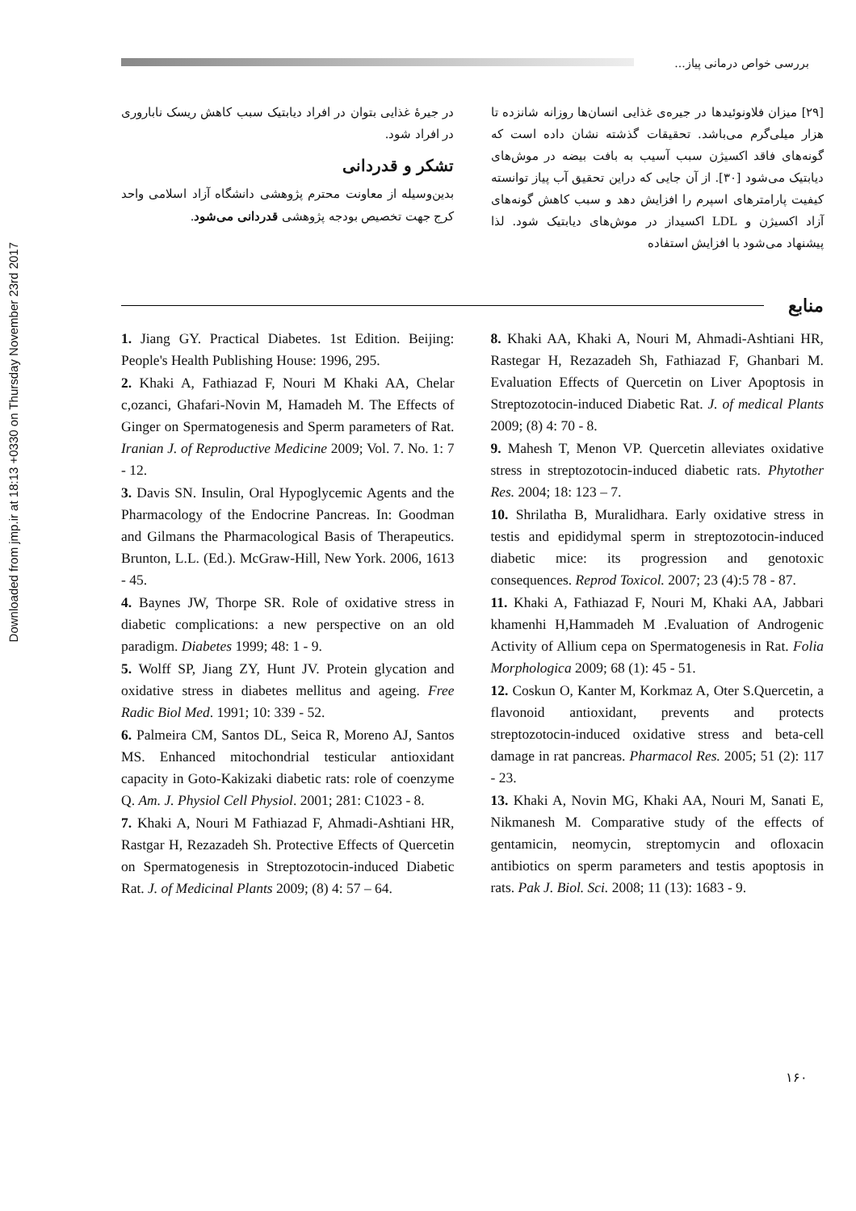Downloaded from jmp.ir at 18:13 +0330 on Thursday November 23rd 2017
بررسی خواص درمانی پیاز...
[۲۹] میزان فلاونوئیدها در جیره‌ی غذایی انسان‌ها روزانه شانزده تا هزار میلی‌گرم می‌باشد. تحقیقات گذشته نشان داده است که گونه‌های فاقد اکسیژن سبب آسیب به بافت بیضه در موش‌های دیابتیک می‌شود [۳۰]. از آن جایی که دراین تحقیق آب پیاز توانسته کیفیت پارامترهای اسپرم را افزایش دهد و سبب کاهش گونه‌های آزاد اکسیژن و LDL اکسیداز در موش‌های دیابتیک شود. لذا پیشنهاد می‌شود با افزایش استفاده
در جیرهٔ غذایی بتوان در افراد دیابتیک سبب کاهش ریسک ناباروری در افراد شود.
تشکر و قدردانی
بدین‌وسیله از معاونت محترم پژوهشی دانشگاه آزاد اسلامی واحد کرج جهت تخصیص بودجه پژوهشی قدردانی می‌شود.
منابع
8. Khaki AA, Khaki A, Nouri M, Ahmadi-Ashtiani HR, Rastegar H, Rezazadeh Sh, Fathiazad F, Ghanbari M. Evaluation Effects of Quercetin on Liver Apoptosis in Streptozotocin-induced Diabetic Rat. J. of medical Plants 2009; (8) 4: 70 - 8.
9. Mahesh T, Menon VP. Quercetin alleviates oxidative stress in streptozotocin-induced diabetic rats. Phytother Res. 2004; 18: 123 – 7.
10. Shrilatha B, Muralidhara. Early oxidative stress in testis and epididymal sperm in streptozotocin-induced diabetic mice: its progression and genotoxic consequences. Reprod Toxicol. 2007; 23 (4):5 78 - 87.
11. Khaki A, Fathiazad F, Nouri M, Khaki AA, Jabbari khamenhi H,Hammadeh M .Evaluation of Androgenic Activity of Allium cepa on Spermatogenesis in Rat. Folia Morphologica 2009; 68 (1): 45 - 51.
12. Coskun O, Kanter M, Korkmaz A, Oter S.Quercetin, a flavonoid antioxidant, prevents and protects streptozotocin-induced oxidative stress and beta-cell damage in rat pancreas. Pharmacol Res. 2005; 51 (2): 117 - 23.
13. Khaki A, Novin MG, Khaki AA, Nouri M, Sanati E, Nikmanesh M. Comparative study of the effects of gentamicin, neomycin, streptomycin and ofloxacin antibiotics on sperm parameters and testis apoptosis in rats. Pak J. Biol. Sci. 2008; 11 (13): 1683 - 9.
1. Jiang GY. Practical Diabetes. 1st Edition. Beijing: People's Health Publishing House: 1996, 295.
2. Khaki A, Fathiazad F, Nouri M Khaki AA, Chelar c,ozanci, Ghafari-Novin M, Hamadeh M. The Effects of Ginger on Spermatogenesis and Sperm parameters of Rat. Iranian J. of Reproductive Medicine 2009; Vol. 7. No. 1: 7 - 12.
3. Davis SN. Insulin, Oral Hypoglycemic Agents and the Pharmacology of the Endocrine Pancreas. In: Goodman and Gilmans the Pharmacological Basis of Therapeutics. Brunton, L.L. (Ed.). McGraw-Hill, New York. 2006, 1613 - 45.
4. Baynes JW, Thorpe SR. Role of oxidative stress in diabetic complications: a new perspective on an old paradigm. Diabetes 1999; 48: 1 - 9.
5. Wolff SP, Jiang ZY, Hunt JV. Protein glycation and oxidative stress in diabetes mellitus and ageing. Free Radic Biol Med. 1991; 10: 339 - 52.
6. Palmeira CM, Santos DL, Seica R, Moreno AJ, Santos MS. Enhanced mitochondrial testicular antioxidant capacity in Goto-Kakizaki diabetic rats: role of coenzyme Q. Am. J. Physiol Cell Physiol. 2001; 281: C1023 - 8.
7. Khaki A, Nouri M Fathiazad F, Ahmadi-Ashtiani HR, Rastgar H, Rezazadeh Sh. Protective Effects of Quercetin on Spermatogenesis in Streptozotocin-induced Diabetic Rat. J. of Medicinal Plants 2009; (8) 4: 57 – 64.
۱۶۰